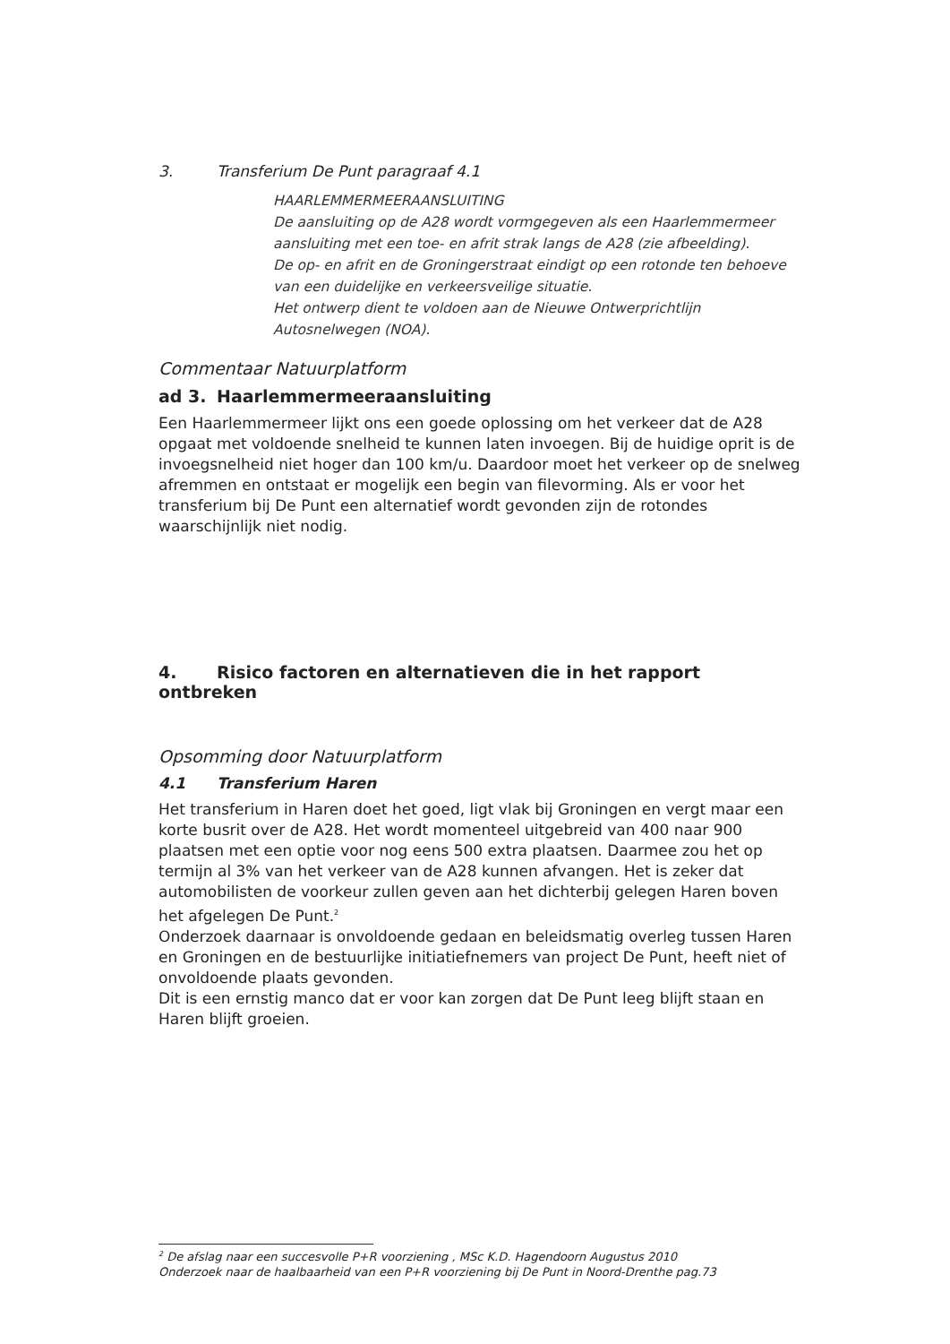3. Transferium De Punt paragraaf 4.1
HAARLEMMERMEERAANSLUITING
De aansluiting op de A28 wordt vormgegeven als een Haarlemmermeer aansluiting met een toe- en afrit strak langs de A28 (zie afbeelding).
De op- en afrit en de Groningerstraat eindigt op een rotonde ten behoeve van een duidelijke en verkeersveilige situatie.
Het ontwerp dient te voldoen aan de Nieuwe Ontwerprichtlijn Autosnelwegen (NOA).
Commentaar Natuurplatform
ad 3. Haarlemmermeeraansluiting
Een Haarlemmermeer lijkt ons een goede oplossing om het verkeer dat de A28 opgaat met voldoende snelheid te kunnen laten invoegen. Bij de huidige oprit is de invoegsnelheid niet hoger dan 100 km/u. Daardoor moet het verkeer op de snelweg afremmen en ontstaat er mogelijk een begin van filevorming. Als er voor het transferium bij De Punt een alternatief wordt gevonden zijn de rotondes waarschijnlijk niet nodig.
4. Risico factoren en alternatieven die in het rapport ontbreken
Opsomming door Natuurplatform
4.1 Transferium Haren
Het transferium in Haren doet het goed, ligt vlak bij Groningen en vergt maar een korte busrit over de A28. Het wordt momenteel uitgebreid van 400 naar 900 plaatsen met een optie voor nog eens 500 extra plaatsen. Daarmee zou het op termijn al 3% van het verkeer van de A28 kunnen afvangen. Het is zeker dat automobilisten de voorkeur zullen geven aan het dichterbij gelegen Haren boven het afgelegen De Punt.<sup>2</sup>
Onderzoek daarnaar is onvoldoende gedaan en beleidsmatig overleg tussen Haren en Groningen en de bestuurlijke initiatiefnemers van project De Punt, heeft niet of onvoldoende plaats gevonden.
Dit is een ernstig manco dat er voor kan zorgen dat De Punt leeg blijft staan en Haren blijft groeien.
<sup>2</sup> De afslag naar een succesvolle P+R voorziening , MSc K.D. Hagendoorn Augustus 2010
Onderzoek naar de haalbaarheid van een P+R voorziening bij De Punt in Noord-Drenthe pag.73